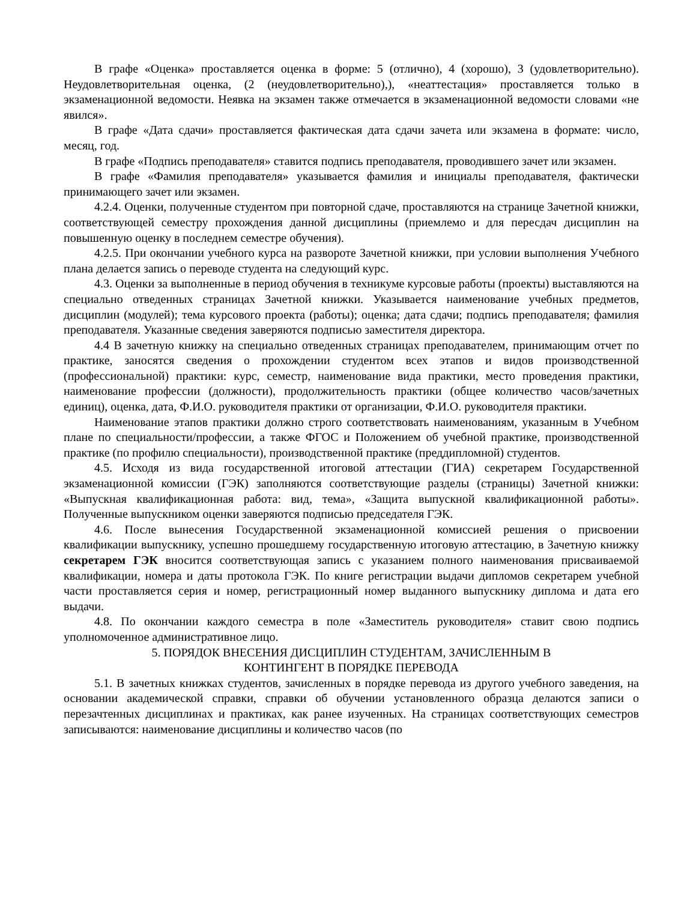В графе «Оценка» проставляется оценка в форме: 5 (отлично), 4 (хорошо), 3 (удовлетворительно). Неудовлетворительная оценка, (2 (неудовлетворительно),), «неаттестация» проставляется только в экзаменационной ведомости. Неявка на экзамен также отмечается в экзаменационной ведомости словами «не явился».
В графе «Дата сдачи» проставляется фактическая дата сдачи зачета или экзамена в формате: число, месяц, год.
В графе «Подпись преподавателя» ставится подпись преподавателя, проводившего зачет или экзамен.
В графе «Фамилия преподавателя» указывается фамилия и инициалы преподавателя, фактически принимающего зачет или экзамен.
4.2.4. Оценки, полученные студентом при повторной сдаче, проставляются на странице Зачетной книжки, соответствующей семестру прохождения данной дисциплины (приемлемо и для пересдач дисциплин на повышенную оценку в последнем семестре обучения).
4.2.5. При окончании учебного курса на развороте Зачетной книжки, при условии выполнения Учебного плана делается запись о переводе студента на следующий курс.
4.3. Оценки за выполненные в период обучения в техникуме курсовые работы (проекты) выставляются на специально отведенных страницах Зачетной книжки. Указывается наименование учебных предметов, дисциплин (модулей); тема курсового проекта (работы); оценка; дата сдачи; подпись преподавателя; фамилия преподавателя. Указанные сведения заверяются подписью заместителя директора.
4.4 В зачетную книжку на специально отведенных страницах преподавателем, принимающим отчет по практике, заносятся сведения о прохождении студентом всех этапов и видов производственной (профессиональной) практики: курс, семестр, наименование вида практики, место проведения практики, наименование профессии (должности), продолжительность практики (общее количество часов/зачетных единиц), оценка, дата, Ф.И.О. руководителя практики от организации, Ф.И.О. руководителя практики.
Наименование этапов практики должно строго соответствовать наименованиям, указанным в Учебном плане по специальности/профессии, а также ФГОС и Положением об учебной практике, производственной практике (по профилю специальности), производственной практике (преддипломной) студентов.
4.5. Исходя из вида государственной итоговой аттестации (ГИА) секретарем Государственной экзаменационной комиссии (ГЭК) заполняются соответствующие разделы (страницы) Зачетной книжки: «Выпускная квалификационная работа: вид, тема», «Защита выпускной квалификационной работы». Полученные выпускником оценки заверяются подписью председателя ГЭК.
4.6. После вынесения Государственной экзаменационной комиссией решения о присвоении квалификации выпускнику, успешно прошедшему государственную итоговую аттестацию, в Зачетную книжку секретарем ГЭК вносится соответствующая запись с указанием полного наименования присваиваемой квалификации, номера и даты протокола ГЭК. По книге регистрации выдачи дипломов секретарем учебной части проставляется серия и номер, регистрационный номер выданного выпускнику диплома и дата его выдачи.
4.8. По окончании каждого семестра в поле «Заместитель руководителя» ставит свою подпись уполномоченное административное лицо.
5. ПОРЯДОК ВНЕСЕНИЯ ДИСЦИПЛИН СТУДЕНТАМ, ЗАЧИСЛЕННЫМ В
КОНТИНГЕНТ В ПОРЯДКЕ ПЕРЕВОДА
5.1. В зачетных книжках студентов, зачисленных в порядке перевода из другого учебного заведения, на основании академической справки, справки об обучении установленного образца делаются записи о перезачтенных дисциплинах и практиках, как ранее изученных. На страницах соответствующих семестров записываются: наименование дисциплины и количество часов (по